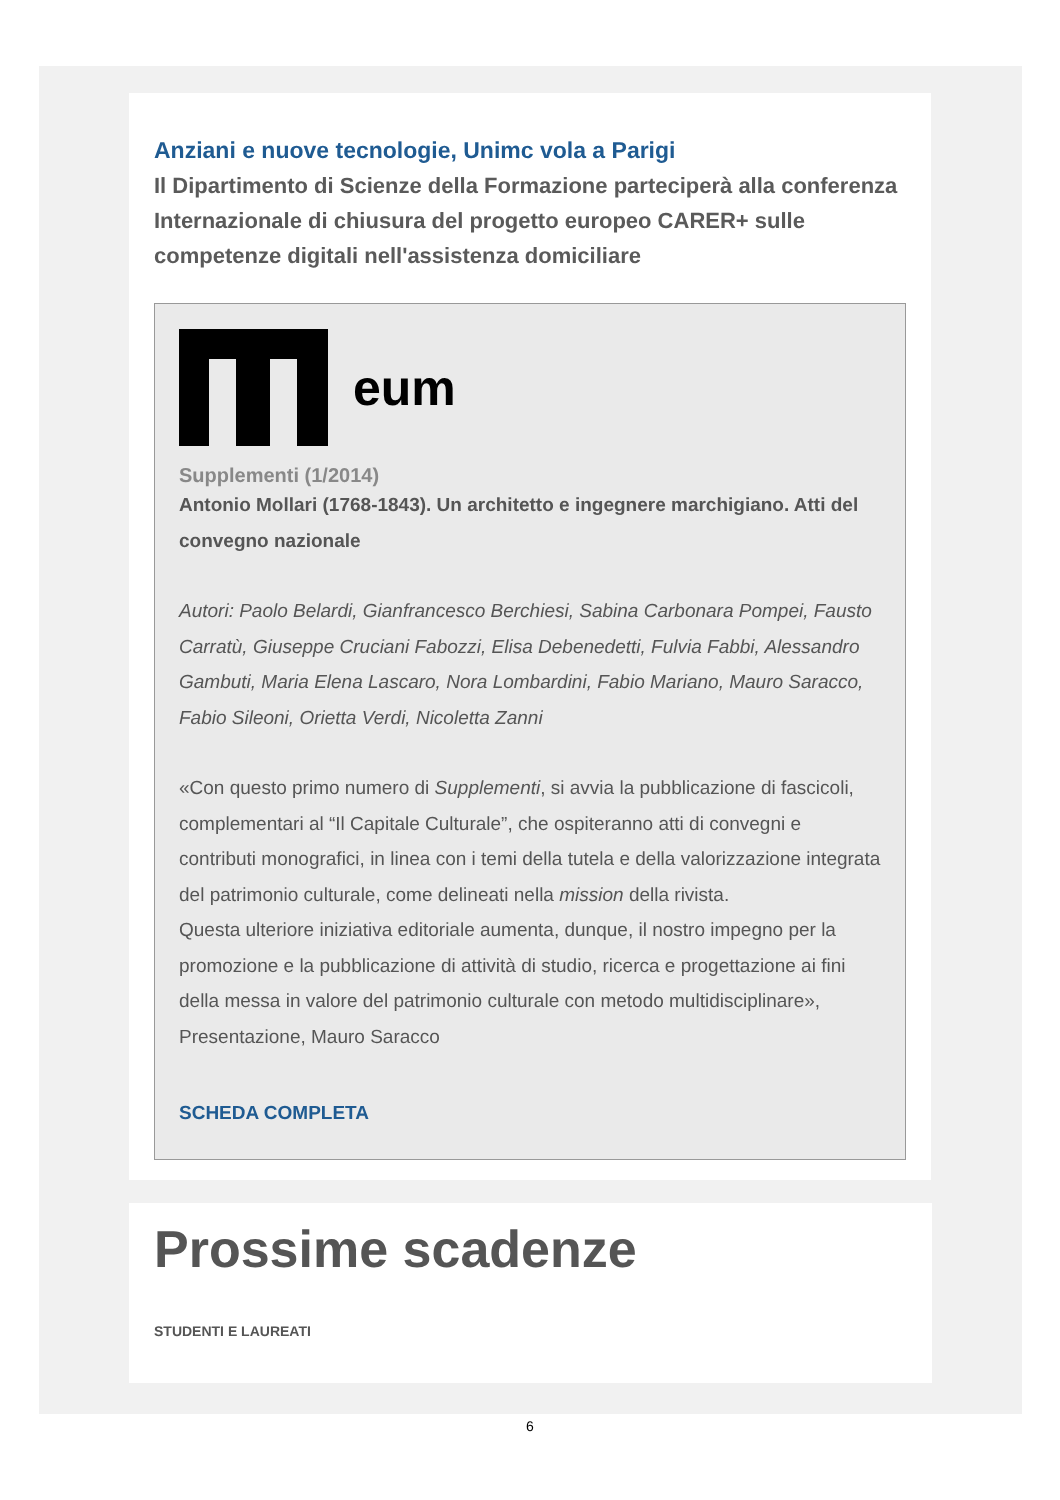Anziani e nuove tecnologie, Unimc vola a Parigi
Il Dipartimento di Scienze della Formazione parteciperà alla conferenza Internazionale di chiusura del progetto europeo CARER+ sulle competenze digitali nell'assistenza domiciliare
eum
Supplementi (1/2014)
Antonio Mollari (1768-1843). Un architetto e ingegnere marchigiano. Atti del convegno nazionale
Autori: Paolo Belardi, Gianfrancesco Berchiesi, Sabina Carbonara Pompei, Fausto Carratù, Giuseppe Cruciani Fabozzi, Elisa Debenedetti, Fulvia Fabbi, Alessandro Gambuti, Maria Elena Lascaro, Nora Lombardini, Fabio Mariano, Mauro Saracco, Fabio Sileoni, Orietta Verdi, Nicoletta Zanni
«Con questo primo numero di Supplementi, si avvia la pubblicazione di fascicoli, complementari al “Il Capitale Culturale”, che ospiteranno atti di convegni e contributi monografici, in linea con i temi della tutela e della valorizzazione integrata del patrimonio culturale, come delineati nella mission della rivista.
Questa ulteriore iniziativa editoriale aumenta, dunque, il nostro impegno per la promozione e la pubblicazione di attività di studio, ricerca e progettazione ai fini della messa in valore del patrimonio culturale con metodo multidisciplinare», Presentazione, Mauro Saracco
SCHEDA COMPLETA
Prossime scadenze
STUDENTI E LAUREATI
6